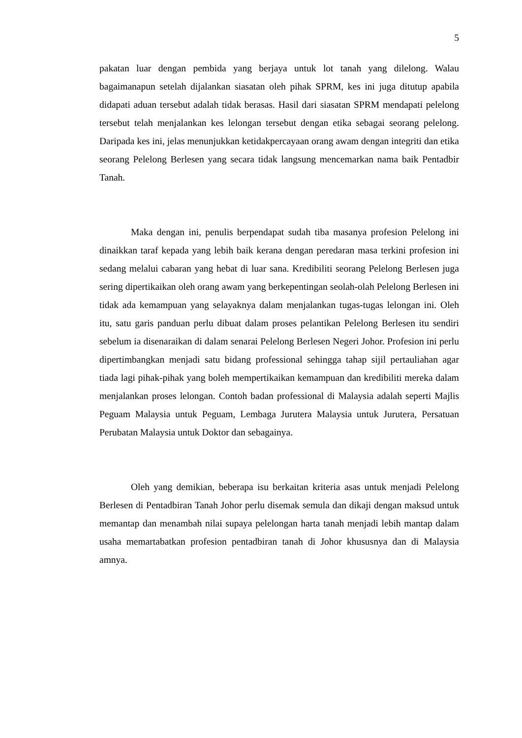5
pakatan luar dengan pembida yang berjaya untuk lot tanah yang dilelong. Walau bagaimanapun setelah dijalankan siasatan oleh pihak SPRM, kes ini juga ditutup apabila didapati aduan tersebut adalah tidak berasas. Hasil dari siasatan SPRM mendapati pelelong tersebut telah menjalankan kes lelongan tersebut dengan etika sebagai seorang pelelong. Daripada kes ini, jelas menunjukkan ketidakpercayaan orang awam dengan integriti dan etika seorang Pelelong Berlesen yang secara tidak langsung mencemarkan nama baik Pentadbir Tanah.
Maka dengan ini, penulis berpendapat sudah tiba masanya profesion Pelelong ini dinaikkan taraf kepada yang lebih baik kerana dengan peredaran masa terkini profesion ini sedang melalui cabaran yang hebat di luar sana. Kredibiliti seorang Pelelong Berlesen juga sering dipertikaikan oleh orang awam yang berkepentingan seolah-olah Pelelong Berlesen ini tidak ada kemampuan yang selayaknya dalam menjalankan tugas-tugas lelongan ini. Oleh itu, satu garis panduan perlu dibuat dalam proses pelantikan Pelelong Berlesen itu sendiri sebelum ia disenaraikan di dalam senarai Pelelong Berlesen Negeri Johor. Profesion ini perlu dipertimbangkan menjadi satu bidang professional sehingga tahap sijil pertauliahan agar tiada lagi pihak-pihak yang boleh mempertikaikan kemampuan dan kredibiliti mereka dalam menjalankan proses lelongan. Contoh badan professional di Malaysia adalah seperti Majlis Peguam Malaysia untuk Peguam, Lembaga Jurutera Malaysia untuk Jurutera, Persatuan Perubatan Malaysia untuk Doktor dan sebagainya.
Oleh yang demikian, beberapa isu berkaitan kriteria asas untuk menjadi Pelelong Berlesen di Pentadbiran Tanah Johor perlu disemak semula dan dikaji dengan maksud untuk memantap dan menambah nilai supaya pelelongan harta tanah menjadi lebih mantap dalam usaha memartabatkan profesion pentadbiran tanah di Johor khususnya dan di Malaysia amnya.